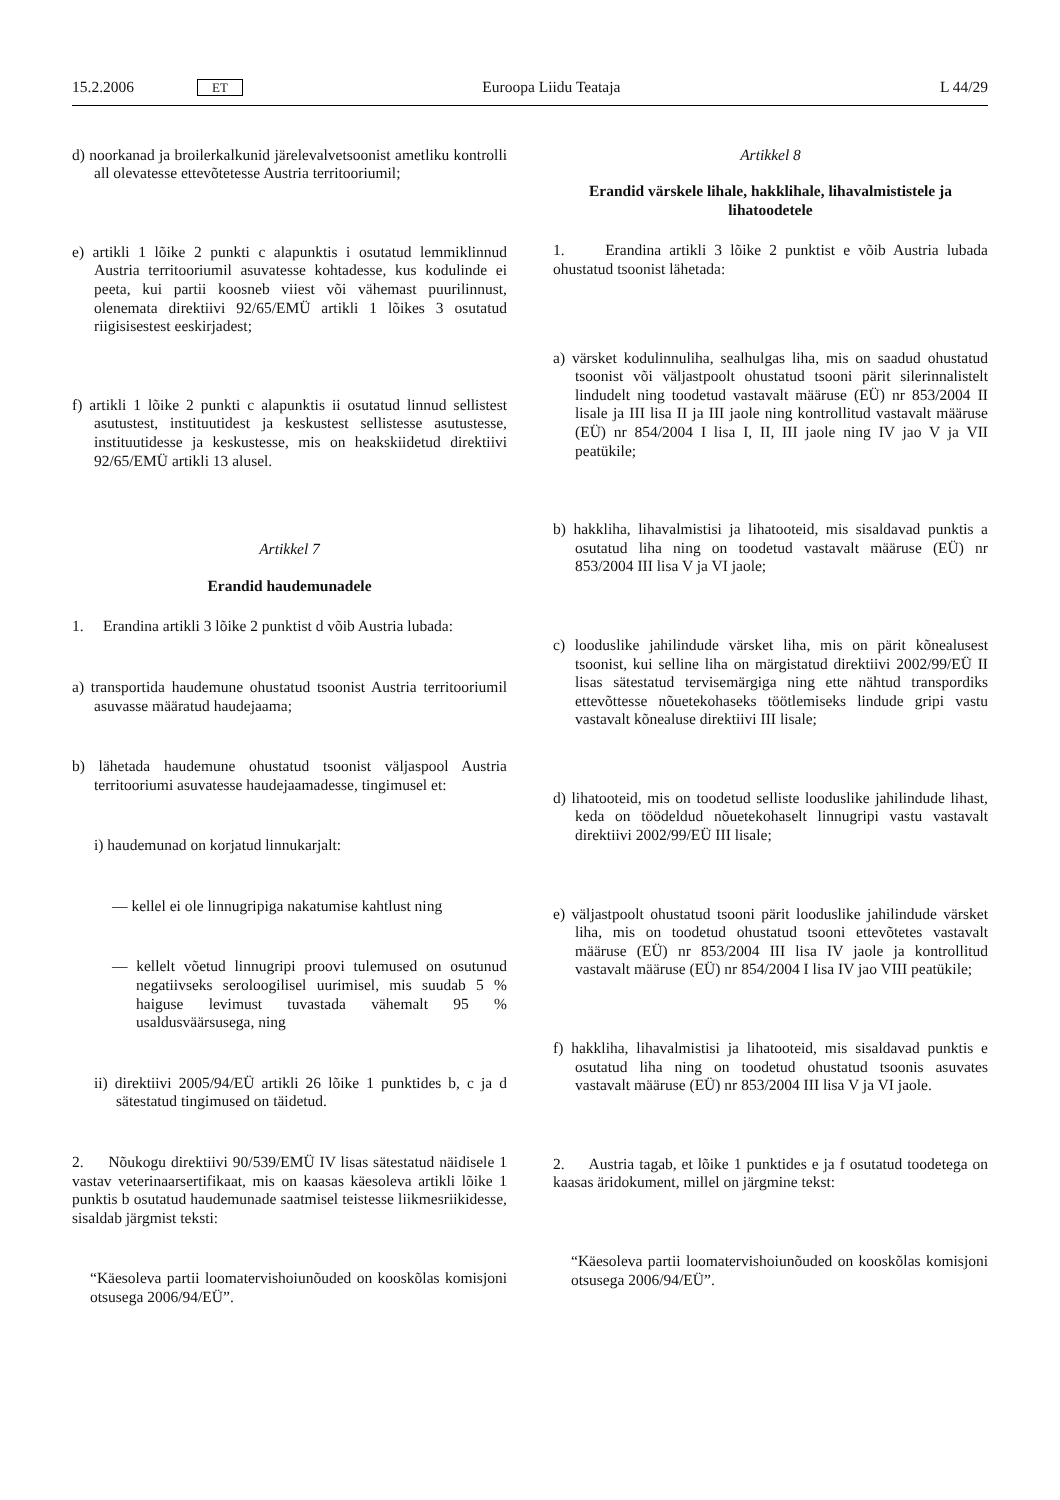15.2.2006 ET Euroopa Liidu Teataja L 44/29
d) noorkanad ja broilerkalkunid järelevalvetsoonist ametliku kontrolli all olevatesse ettevõtetesse Austria territooriumil;
e) artikli 1 lõike 2 punkti c alapunktis i osutatud lemmiklinnud Austria territooriumil asuvatesse kohtadesse, kus kodulinde ei peeta, kui partii koosneb viiest või vähemast puurilinnust, olenemata direktiivi 92/65/EMÜ artikli 1 lõikes 3 osutatud riigisisestest eeskirjadest;
f) artikli 1 lõike 2 punkti c alapunktis ii osutatud linnud sellistest asutustest, instituutidest ja keskustest sellistesse asutustesse, instituutidesse ja keskustesse, mis on heakskiidetud direktiivi 92/65/EMÜ artikli 13 alusel.
Artikkel 7
Erandid haudemunadele
1. Erandina artikli 3 lõike 2 punktist d võib Austria lubada:
a) transportida haudemune ohustatud tsoonist Austria territooriumil asuvasse määratud haudejaama;
b) lähetada haudemune ohustatud tsoonist väljaspool Austria territooriumi asuvatesse haudejaamadesse, tingimusel et:
i) haudemunad on korjatud linnukarjalt:
— kellel ei ole linnugripiga nakatumise kahtlust ning
— kellelt võetud linnugripi proovi tulemused on osutunud negatiivseks seroloogilisel uurimisel, mis suudab 5 % haiguse levimust tuvastada vähemalt 95 % usaldusväärsusega, ning
ii) direktiivi 2005/94/EÜ artikli 26 lõike 1 punktides b, c ja d sätestatud tingimused on täidetud.
2. Nõukogu direktiivi 90/539/EMÜ IV lisas sätestatud näidisele 1 vastav veterinaarsertifikaat, mis on kaasas käesoleva artikli lõike 1 punktis b osutatud haudemunade saatmisel teistesse liikmesriikidesse, sisaldab järgmist teksti:
“Käesoleva partii loomatervishoiunõuded on kooskõlas komisjoni otsusega 2006/94/EÜ”.
Artikkel 8
Erandid värskele lihale, hakklihale, lihavalmististele ja lihatoodetele
1. Erandina artikli 3 lõike 2 punktist e võib Austria lubada ohustatud tsoonist lähetada:
a) värsket kodulinnuliha, sealhulgas liha, mis on saadud ohustatud tsoonist või väljastpoolt ohustatud tsooni pärit silerinnalistelt lindudelt ning toodetud vastavalt määruse (EÜ) nr 853/2004 II lisale ja III lisa II ja III jaole ning kontrollitud vastavalt määruse (EÜ) nr 854/2004 I lisa I, II, III jaole ning IV jao V ja VII peatükile;
b) hakkliha, lihavalmistisi ja lihatooteid, mis sisaldavad punktis a osutatud liha ning on toodetud vastavalt määruse (EÜ) nr 853/2004 III lisa V ja VI jaole;
c) looduslike jahilindude värsket liha, mis on pärit kõnealusest tsoonist, kui selline liha on märgistatud direktiivi 2002/99/EÜ II lisas sätestatud tervisemärgiga ning ette nähtud transpordiks ettevõttesse nõuetekohaseks töötlemiseks lindude gripi vastu vastavalt kõnealuse direktiivi III lisale;
d) lihatooteid, mis on toodetud selliste looduslike jahilindude lihast, keda on töödeldud nõuetekohaselt linnugripi vastu vastavalt direktiivi 2002/99/EÜ III lisale;
e) väljastpoolt ohustatud tsooni pärit looduslike jahilindude värsket liha, mis on toodetud ohustatud tsooni ettevõtetes vastavalt määruse (EÜ) nr 853/2004 III lisa IV jaole ja kontrollitud vastavalt määruse (EÜ) nr 854/2004 I lisa IV jao VIII peatükile;
f) hakkliha, lihavalmistisi ja lihatooteid, mis sisaldavad punktis e osutatud liha ning on toodetud ohustatud tsoonis asuvates vastavalt määruse (EÜ) nr 853/2004 III lisa V ja VI jaole.
2. Austria tagab, et lõike 1 punktides e ja f osutatud toodetega on kaasas äridokument, millel on järgmine tekst:
“Käesoleva partii loomatervishoiunõuded on kooskõlas komisjoni otsusega 2006/94/EÜ”.